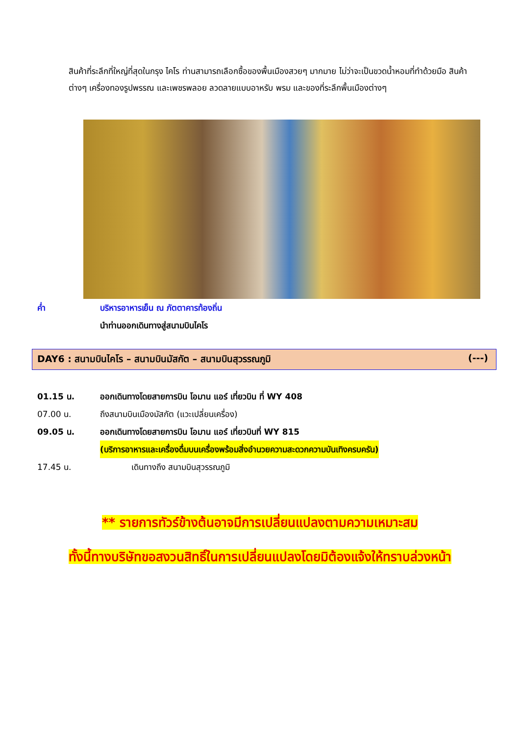สินค้าที่ระลึกที่ใหญ่ที่สุดในกรุง ไคโร ท่านสามารถเลือกซื้อของพื้นเมืองสวยๆ มากมาย ไม่ว่าจะเป็นขวดน้ำหอมที่ทำด้วยมือ สินค้าต่างๆ เครื่องทองรูปพรรณ และเพชรพลอย ลวดลายแบบอาหรับ พรม และของที่ระลึกพื้นเมืองต่างๆ
ค่ำ บริหารอาหารเย็น ณ ภัตตาคารท้องถิ่น
นำท่านออกเดินทางสู่สนามบินไคโร
DAY6 : สนามบินไคโร – สนามบินมัสกัต – สนามบินสุวรรณภูมิ (---)
01.15 น. ออกเดินทางโดยสายการบิน โอมาน แอร์ เที่ยวบิน ที่ WY 408
07.00 น. ถึงสนามบินเมืองมัสกัต (แวะเปลี่ยนเครื่อง)
09.05 น. ออกเดินทางโดยสายการบิน โอมาน แอร์ เที่ยวบินที่ WY 815
(บริการอาหารและเครื่องดื่มบนเครื่องพร้อมสิ่งอำนวยความสะดวกความบันเทิงครบครัน)
17.45 น. เดินทางถึง สนามบินสุวรรณภูมิ
** รายการทัวร์ข้างต้นอาจมีการเปลี่ยนแปลงตามความเหมาะสม
ทั้งนี้ทางบริษัทขอสงวนสิทธิ์ในการเปลี่ยนแปลงโดยมิต้องแจ้งให้ทราบล่วงหน้า